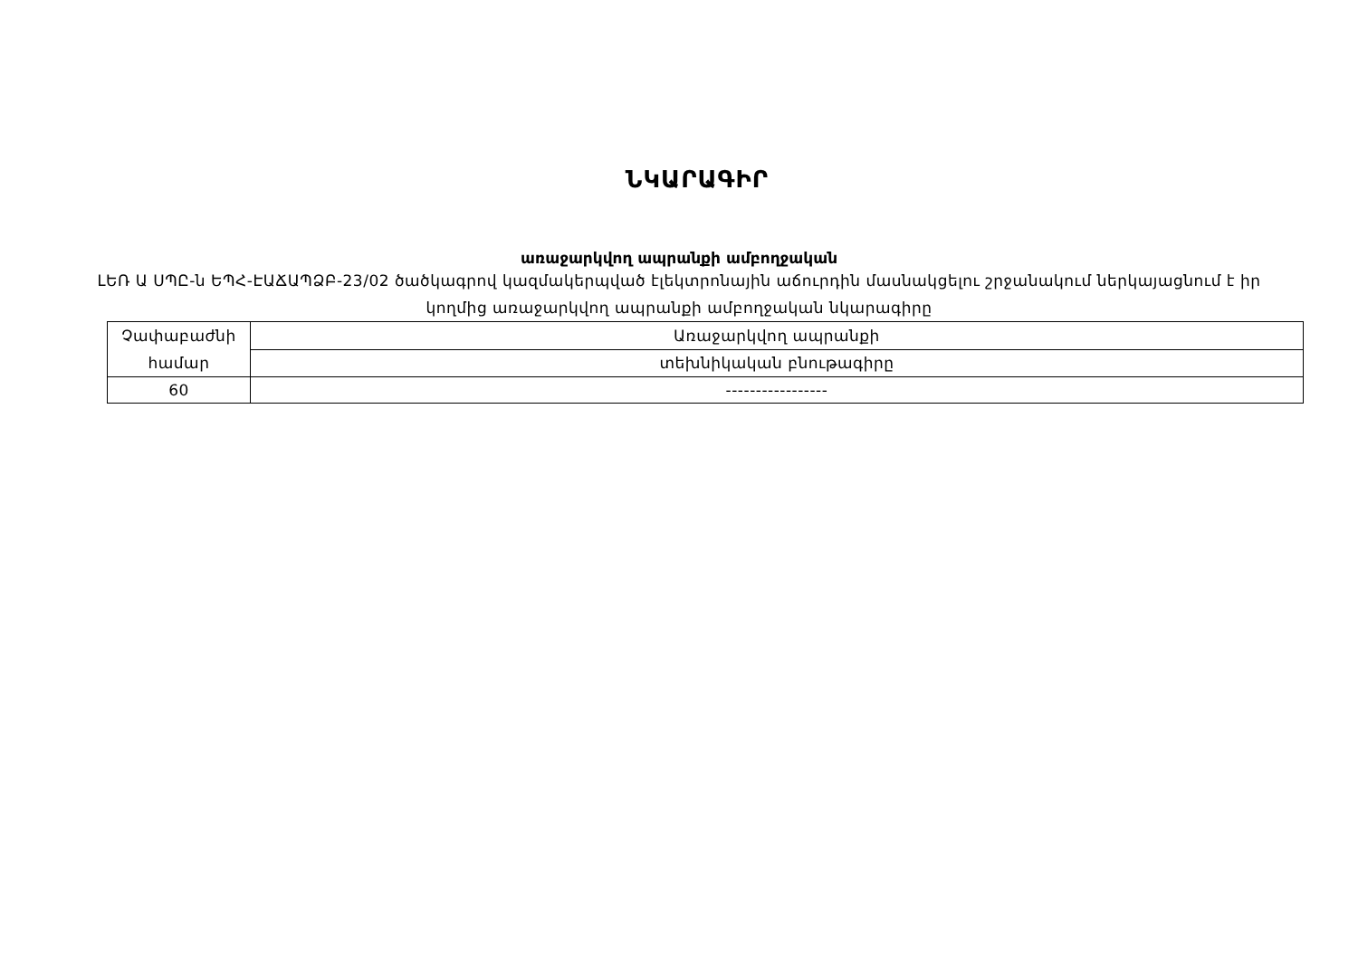ՆԿԱՐԱԳԻՐ
առաջարկվող ապրանքի ամբողջական
ԼԵՌ Ա ՍՊԸ-ն ԵՊՀ-ԷԱՃԱՊՁԲ-23/02 ծածկագրով կազմակերպված էլեկտրոնային աճուրդին մասնակցելու շրջանակում ներկայացնում է իր կողմից առաջարկվող ապրանքի ամբողջական նկարագիրը
| Չափաբաժնի համար | Առաջարկվող ապրանքի |
| | տեխնիկական բնութագիրը |
| 60 | ----------------- |